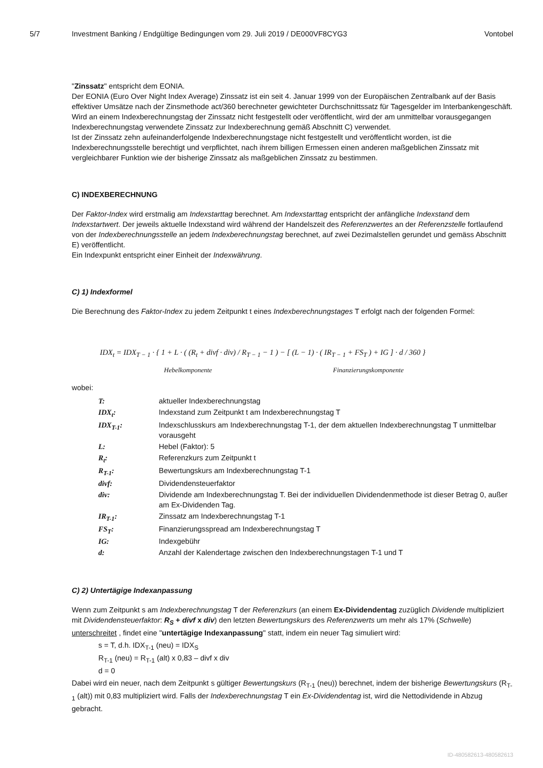5/7 Investment Banking / Endgültige Bedingungen vom 29. Juli 2019 / DE000VF8CYG3
Vontobel
"Zinssatz" entspricht dem EONIA.
Der EONIA (Euro Over Night Index Average) Zinssatz ist ein seit 4. Januar 1999 von der Europäischen Zentralbank auf der Basis effektiver Umsätze nach der Zinsmethode act/360 berechneter gewichteter Durchschnittssatz für Tagesgelder im Interbankengeschäft.
Wird an einem Indexberechnungstag der Zinssatz nicht festgestellt oder veröffentlicht, wird der am unmittelbar vorausgegangen Indexberechnungstag verwendete Zinssatz zur Indexberechnung gemäß Abschnitt C) verwendet.
Ist der Zinssatz zehn aufeinanderfolgende Indexberechnungstage nicht festgestellt und veröffentlicht worden, ist die Indexberechnungsstelle berechtigt und verpflichtet, nach ihrem billigen Ermessen einen anderen maßgeblichen Zinssatz mit vergleichbarer Funktion wie der bisherige Zinssatz als maßgeblichen Zinssatz zu bestimmen.
C) INDEXBERECHNUNG
Der Faktor-Index wird erstmalig am Indexstarttag berechnet. Am Indexstarttag entspricht der anfängliche Indexstand dem Indexstartwert. Der jeweils aktuelle Indexstand wird während der Handelszeit des Referenzwertes an der Referenzstelle fortlaufend von der Indexberechnungsstelle an jedem Indexberechnungstag berechnet, auf zwei Dezimalstellen gerundet und gemäss Abschnitt E) veröffentlicht.
Ein Indexpunkt entspricht einer Einheit der Indexwährung.
C) 1) Indexformel
Die Berechnung des Faktor-Index zu jedem Zeitpunkt t eines Indexberechnungstages T erfolgt nach der folgenden Formel:
IDX<sub>t</sub> = IDX<sub>T − 1</sub> · { 1 + L · ( (R<sub>t</sub> + divf · div) / R<sub>T − 1</sub> − 1 ) − [ (L − 1) · ( IR<sub>T − 1</sub> + FS<sub>T</sub> ) + IG ] · d / 360 }
Hebelkomponente Finanzierungskomponente
wobei:
T:
aktueller Indexberechnungstag
IDX<sub>t</sub>:
Indexstand zum Zeitpunkt t am Indexberechnungstag T
IDX<sub>T-1</sub>:
Indexschlusskurs am Indexberechnungstag T-1, der dem aktuellen Indexberechnungstag T unmittelbar vorausgeht
L:
Hebel (Faktor): 5
R<sub>t</sub>:
Referenzkurs zum Zeitpunkt t
R<sub>T-1</sub>:
Bewertungskurs am Indexberechnungstag T-1
divf:
Dividendensteuerfaktor
div:
Dividende am Indexberechnungstag T. Bei der individuellen Dividendenmethode ist dieser Betrag 0, außer am Ex-Dividenden Tag.
IR<sub>T-1</sub>:
Zinssatz am Indexberechnungstag T-1
FS<sub>T</sub>:
Finanzierungsspread am Indexberechnungstag T
IG:
Indexgebühr
d:
Anzahl der Kalendertage zwischen den Indexberechnungstagen T-1 und T
C) 2) Untertägige Indexanpassung
Wenn zum Zeitpunkt s am Indexberechnungstag T der Referenzkurs (an einem Ex-Dividendentag zuzüglich Dividende multipliziert mit Dividendensteuerfaktor: R<sub>S</sub> + divf x div) den letzten Bewertungskurs des Referenzwerts um mehr als 17% (Schwelle) unterschreitet , findet eine "untertägige Indexanpassung" statt, indem ein neuer Tag simuliert wird:
s = T, d.h. IDX<sub>T-1</sub> (neu) = IDX<sub>S</sub>
R<sub>T-1</sub> (neu) = R<sub>T-1</sub> (alt) x 0,83 – divf x div
d = 0
Dabei wird ein neuer, nach dem Zeitpunkt s gültiger Bewertungskurs (R<sub>T-1</sub> (neu)) berechnet, indem der bisherige Bewertungskurs (R<sub>T-1</sub> (alt)) mit 0,83 multipliziert wird. Falls der Indexberechnungstag T ein Ex-Dividendentag ist, wird die Nettodividende in Abzug gebracht.
ID-480582613-480582613